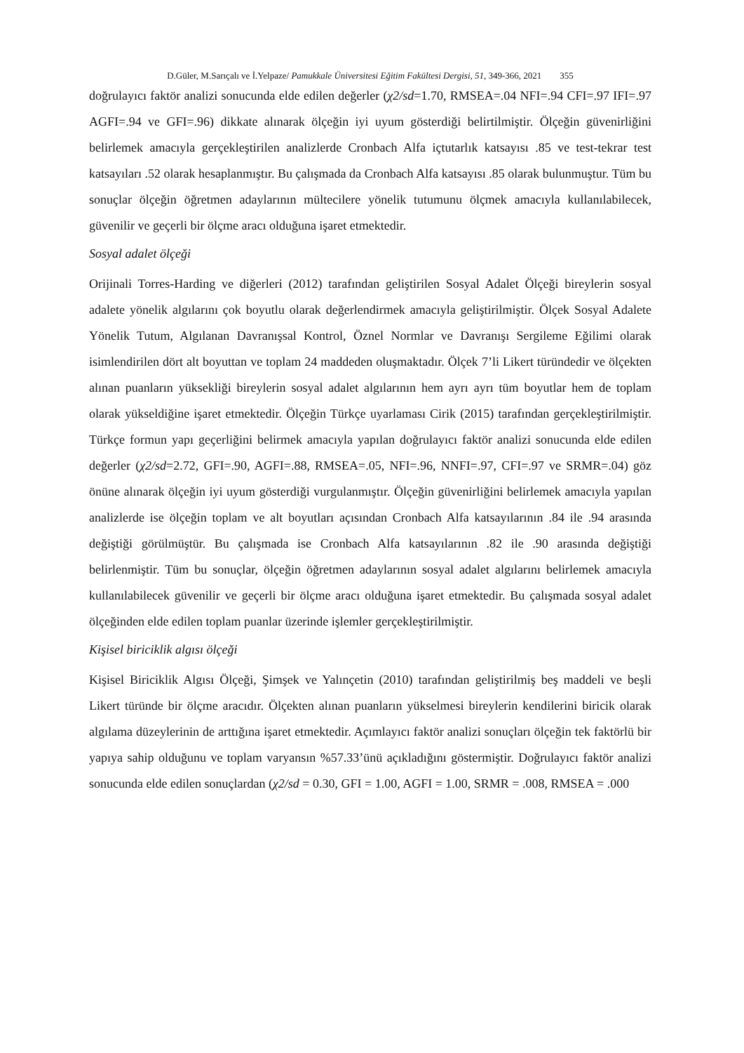D.Güler, M.Sarıçalı ve İ.Yelpaze/ Pamukkale Üniversitesi Eğitim Fakültesi Dergisi, 51, 349-366, 2021 355
doğrulayıcı faktör analizi sonucunda elde edilen değerler (χ2/sd=1.70, RMSEA=.04 NFI=.94 CFI=.97 IFI=.97 AGFI=.94 ve GFI=.96) dikkate alınarak ölçeğin iyi uyum gösterdiği belirtilmiştir. Ölçeğin güvenirliğini belirlemek amacıyla gerçekleştirilen analizlerde Cronbach Alfa içtutarlık katsayısı .85 ve test-tekrar test katsayıları .52 olarak hesaplanmıştır. Bu çalışmada da Cronbach Alfa katsayısı .85 olarak bulunmuştur. Tüm bu sonuçlar ölçeğin öğretmen adaylarının mültecilere yönelik tutumunu ölçmek amacıyla kullanılabilecek, güvenilir ve geçerli bir ölçme aracı olduğuna işaret etmektedir.
Sosyal adalet ölçeği
Orijinali Torres-Harding ve diğerleri (2012) tarafından geliştirilen Sosyal Adalet Ölçeği bireylerin sosyal adalete yönelik algılarını çok boyutlu olarak değerlendirmek amacıyla geliştirilmiştir. Ölçek Sosyal Adalete Yönelik Tutum, Algılanan Davranışsal Kontrol, Öznel Normlar ve Davranışı Sergileme Eğilimi olarak isimlendirilen dört alt boyuttan ve toplam 24 maddeden oluşmaktadır. Ölçek 7’li Likert türündedir ve ölçekten alınan puanların yüksekliği bireylerin sosyal adalet algılarının hem ayrı ayrı tüm boyutlar hem de toplam olarak yükseldiğine işaret etmektedir. Ölçeğin Türkçe uyarlaması Cirik (2015) tarafından gerçekleştirilmiştir. Türkçe formun yapı geçerliğini belirmek amacıyla yapılan doğrulayıcı faktör analizi sonucunda elde edilen değerler (χ2/sd=2.72, GFI=.90, AGFI=.88, RMSEA=.05, NFI=.96, NNFI=.97, CFI=.97 ve SRMR=.04) göz önüne alınarak ölçeğin iyi uyum gösterdiği vurgulanmıştır. Ölçeğin güvenirliğini belirlemek amacıyla yapılan analizlerde ise ölçeğin toplam ve alt boyutları açısından Cronbach Alfa katsayılarının .84 ile .94 arasında değiştiği görülmüştür. Bu çalışmada ise Cronbach Alfa katsayılarının .82 ile .90 arasında değiştiği belirlenmiştir. Tüm bu sonuçlar, ölçeğin öğretmen adaylarının sosyal adalet algılarını belirlemek amacıyla kullanılabilecek güvenilir ve geçerli bir ölçme aracı olduğuna işaret etmektedir. Bu çalışmada sosyal adalet ölçeğinden elde edilen toplam puanlar üzerinde işlemler gerçekleştirilmiştir.
Kişisel biriciklik algısı ölçeği
Kişisel Biriciklik Algısı Ölçeği, Şimşek ve Yalınçetin (2010) tarafından geliştirilmiş beş maddeli ve beşli Likert türünde bir ölçme aracıdır. Ölçekten alınan puanların yükselmesi bireylerin kendilerini biricik olarak algılama düzeylerinin de arttığına işaret etmektedir. Açımlayıcı faktör analizi sonuçları ölçeğin tek faktörlü bir yapıya sahip olduğunu ve toplam varyansın %57.33’ünü açıkladığını göstermiştir. Doğrulayıcı faktör analizi sonucunda elde edilen sonuçlardan (χ2/sd = 0.30, GFI = 1.00, AGFI = 1.00, SRMR = .008, RMSEA = .000